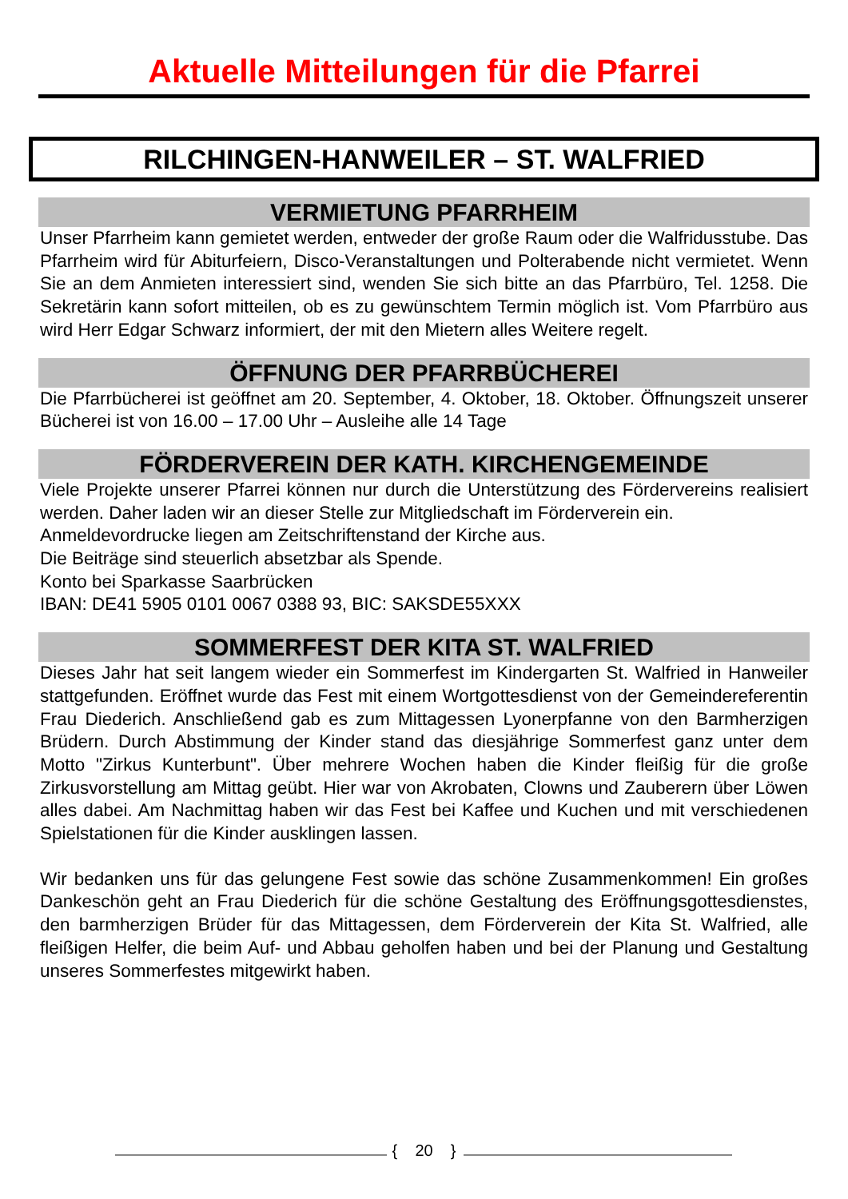Aktuelle Mitteilungen für die Pfarrei
RILCHINGEN-HANWEILER – ST. WALFRIED
VERMIETUNG PFARRHEIM
Unser Pfarrheim kann gemietet werden, entweder der große Raum oder die Walfridus­stube. Das Pfarrheim wird für Abiturfeiern, Disco-Veranstaltungen und Polterabende nicht vermietet. Wenn Sie an dem Anmieten interessiert sind, wenden Sie sich bitte an das Pfarrbüro, Tel. 1258. Die Sekretärin kann sofort mitteilen, ob es zu gewünschtem Termin möglich ist. Vom Pfarrbüro aus wird Herr Edgar Schwarz informiert, der mit den Mietern alles Weitere regelt.
ÖFFNUNG DER PFARRBÜCHEREI
Die Pfarrbücherei ist geöffnet am 20. September, 4. Oktober, 18. Oktober. Öffnungszeit unserer Bücherei ist von 16.00 – 17.00 Uhr – Ausleihe alle 14 Tage
FÖRDERVEREIN DER KATH. KIRCHENGEMEINDE
Viele Projekte unserer Pfarrei können nur durch die Unterstützung des Fördervereins realisiert werden. Daher laden wir an dieser Stelle zur Mitgliedschaft im Förderverein ein.
Anmeldevordrucke liegen am Zeitschriftenstand der Kirche aus.
Die Beiträge sind steuerlich absetzbar als Spende.
Konto bei Sparkasse Saarbrücken
IBAN: DE41 5905 0101 0067 0388 93, BIC: SAKSDE55XXX
SOMMERFEST DER KITA ST. WALFRIED
Dieses Jahr hat seit langem wieder ein Sommerfest im Kindergarten St. Walfried in Hanweiler stattgefunden. Eröffnet wurde das Fest mit einem Wortgottesdienst von der Gemeindereferentin Frau Diederich. Anschließend gab es zum Mittagessen Lyoner­pfanne von den Barmherzigen Brüdern. Durch Abstimmung der Kinder stand das dies­jährige Sommerfest ganz unter dem Motto "Zirkus Kunterbunt". Über mehrere Wochen haben die Kinder fleißig für die große Zirkusvorstellung am Mittag geübt. Hier war von Akrobaten, Clowns und Zauberern über Löwen alles dabei. Am Nachmittag haben wir das Fest bei Kaffee und Kuchen und mit verschiedenen Spielstationen für die Kinder ausklingen lassen.
Wir bedanken uns für das gelungene Fest sowie das schöne Zusammenkommen! Ein großes Dankeschön geht an Frau Diederich für die schöne Gestaltung des Eröffnungsgottesdienstes, den barmherzigen Brüder für das Mittagessen, dem Förder­verein der Kita St. Walfried, alle fleißigen Helfer, die beim Auf- und Abbau geholfen ha­ben und bei der Planung und Gestaltung unseres Sommerfestes mitgewirkt haben.
{ 20 }